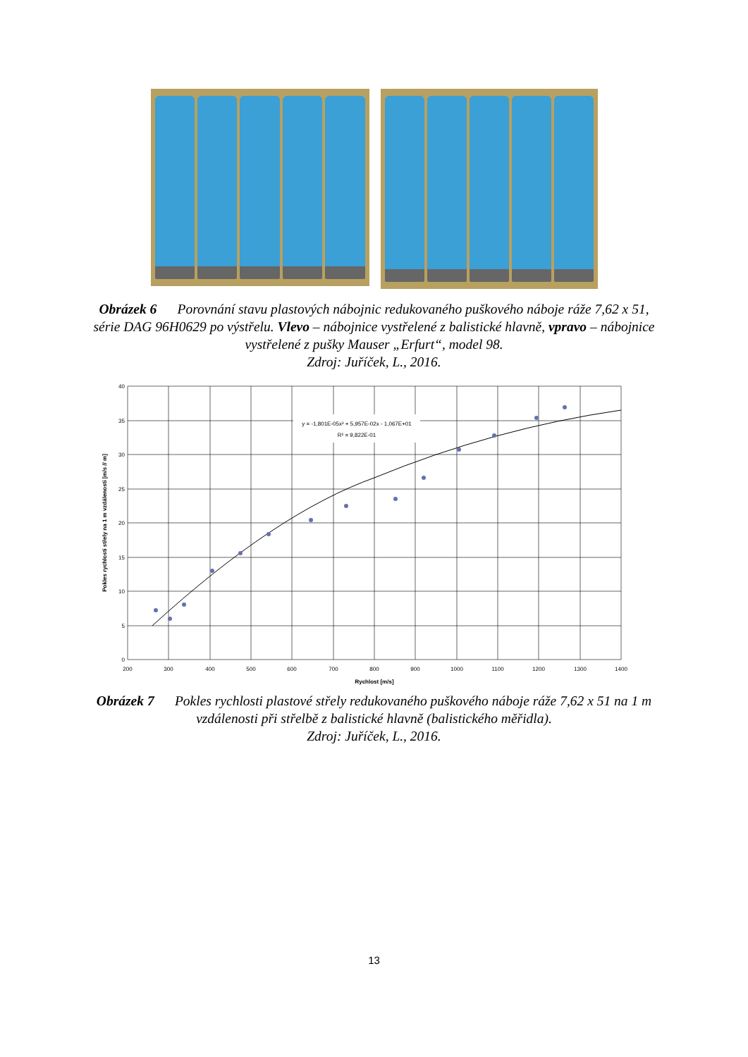Obrázek 6 Porovnání stavu plastových nábojnic redukovaného puškového náboje ráže 7,62 x 51, série DAG 96H0629 po výstřelu. Vlevo – nábojnice vystřelené z balistické hlavně, vpravo – nábojnice vystřelené z pušky Mauser „Erfurt“, model 98.
Zdroj: Juříček, L., 2016.
y = -1,801E-05x² + 5,957E-02x - 1,067E+01
R² = 9,822E-01
40
35
30
25
20
15
10
5
0
200
300
400
500
600
700
800
900
1000
1100
1200
1300
1400
Rychlost [m/s]
Pokles rychlosti střely na 1 m vzdálenosti [m/s // m]
Obrázek 7 Pokles rychlosti plastové střely redukovaného puškového náboje ráže 7,62 x 51 na 1 m vzdálenosti při střelbě z balistické hlavně (balistického měřidla).
Zdroj: Juříček, L., 2016.
13